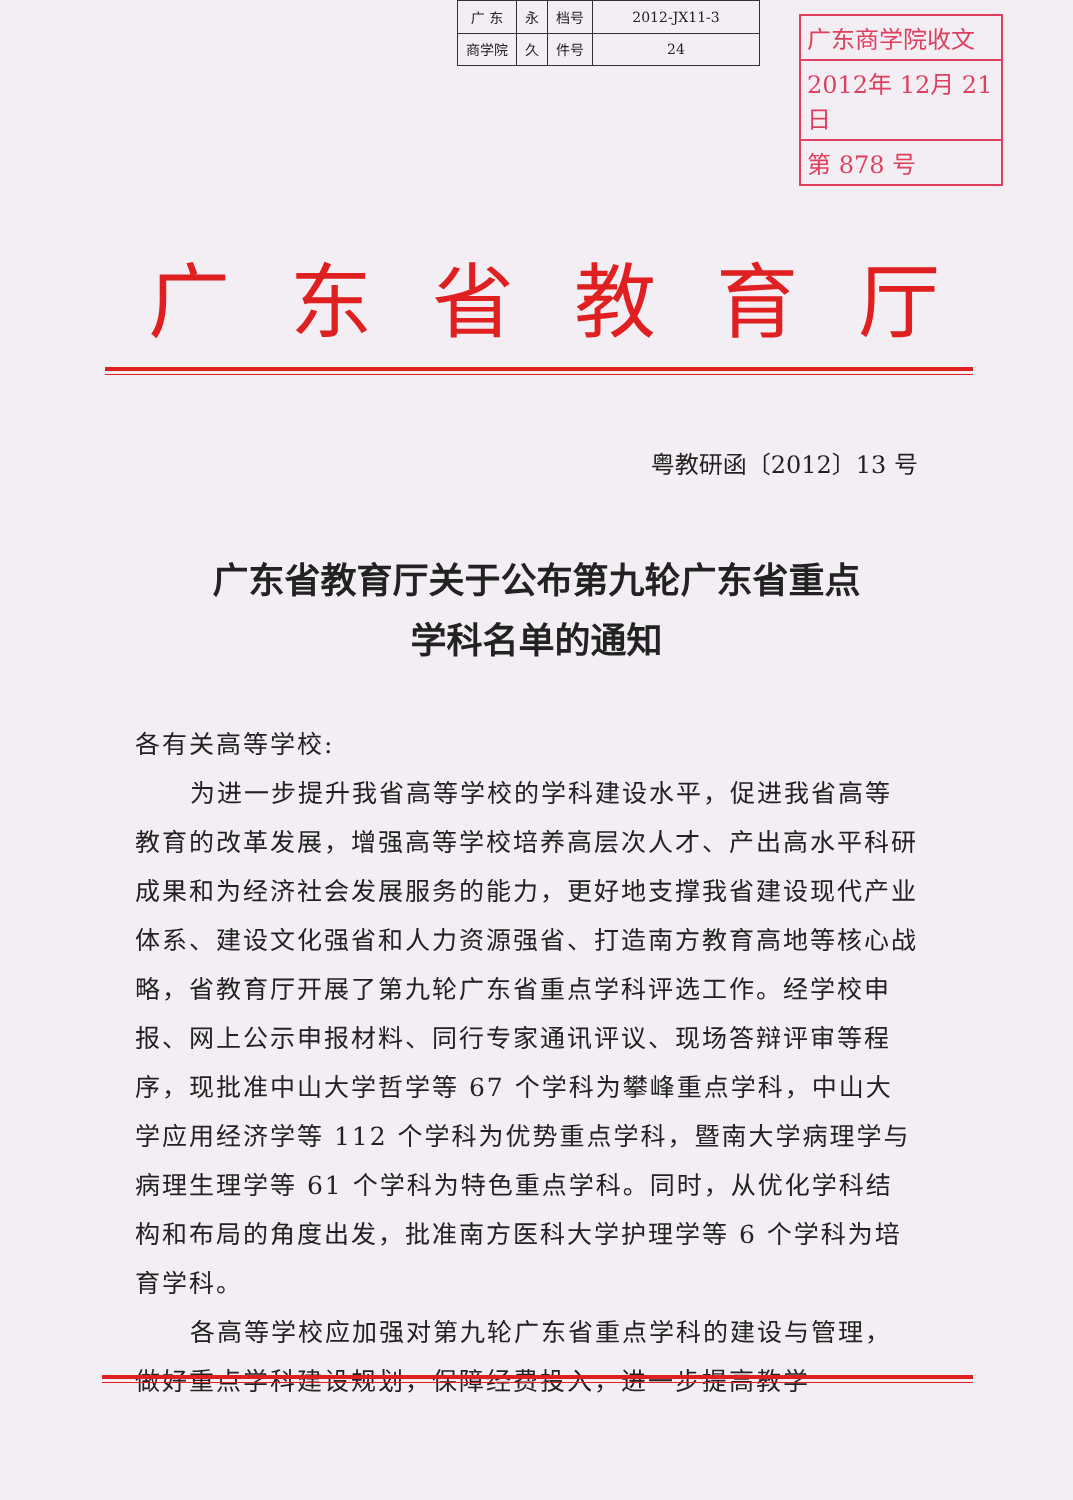| 广 东 | 永 | 档号 | 2012-JX11-3 |
| 商学院 | 久 | 件号 | 24 |
广东商学院收文
2012年 12月 21日
第 878 号
广东省教育厅
粤教研函〔2012〕13 号
广东省教育厅关于公布第九轮广东省重点
学科名单的通知
各有关高等学校:
为进一步提升我省高等学校的学科建设水平，促进我省高等教育的改革发展，增强高等学校培养高层次人才、产出高水平科研成果和为经济社会发展服务的能力，更好地支撑我省建设现代产业体系、建设文化强省和人力资源强省、打造南方教育高地等核心战略，省教育厅开展了第九轮广东省重点学科评选工作。经学校申报、网上公示申报材料、同行专家通讯评议、现场答辩评审等程序，现批准中山大学哲学等 67 个学科为攀峰重点学科，中山大学应用经济学等 112 个学科为优势重点学科，暨南大学病理学与病理生理学等 61 个学科为特色重点学科。同时，从优化学科结构和布局的角度出发，批准南方医科大学护理学等 6 个学科为培育学科。
各高等学校应加强对第九轮广东省重点学科的建设与管理，做好重点学科建设规划，保障经费投入，进一步提高教学